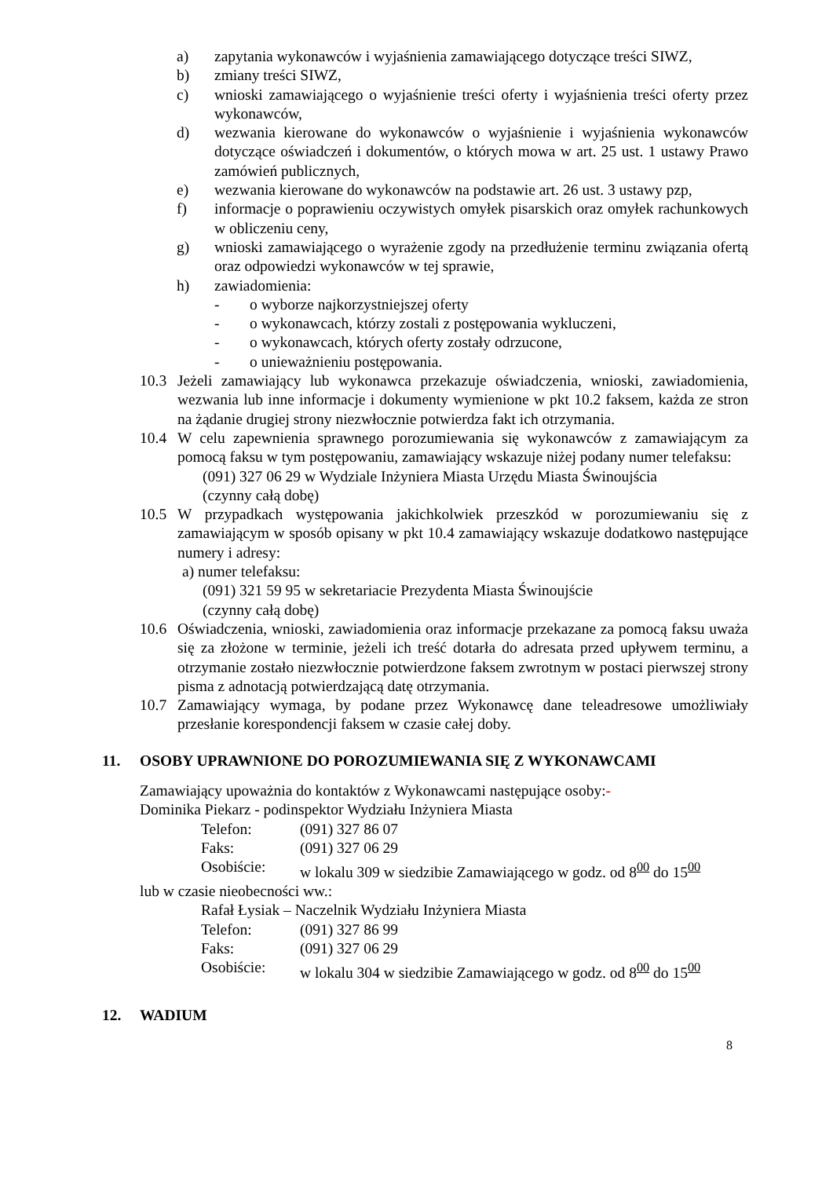a) zapytania wykonawców i wyjaśnienia zamawiającego dotyczące treści SIWZ,
b) zmiany treści SIWZ,
c) wnioski zamawiającego o wyjaśnienie treści oferty i wyjaśnienia treści oferty przez wykonawców,
d) wezwania kierowane do wykonawców o wyjaśnienie i wyjaśnienia wykonawców dotyczące oświadczeń i dokumentów, o których mowa w art. 25 ust. 1 ustawy Prawo zamówień publicznych,
e) wezwania kierowane do wykonawców na podstawie art. 26 ust. 3 ustawy pzp,
f) informacje o poprawieniu oczywistych omyłek pisarskich oraz omyłek rachunkowych w obliczeniu ceny,
g) wnioski zamawiającego o wyrażenie zgody na przedłużenie terminu związania ofertą oraz odpowiedzi wykonawców w tej sprawie,
h) zawiadomienia:
- o wyborze najkorzystniejszej oferty
- o wykonawcach, którzy zostali z postępowania wykluczeni,
- o wykonawcach, których oferty zostały odrzucone,
- o unieważnieniu postępowania.
10.3 Jeżeli zamawiający lub wykonawca przekazuje oświadczenia, wnioski, zawiadomienia, wezwania lub inne informacje i dokumenty wymienione w pkt 10.2 faksem, każda ze stron na żądanie drugiej strony niezwłocznie potwierdza fakt ich otrzymania.
10.4 W celu zapewnienia sprawnego porozumiewania się wykonawców z zamawiającym za pomocą faksu w tym postępowaniu, zamawiający wskazuje niżej podany numer telefaksu:
(091) 327 06 29 w Wydziale Inżyniera Miasta Urzędu Miasta Świnoujścia
(czynny całą dobę)
10.5 W przypadkach występowania jakichkolwiek przeszkód w porozumiewaniu się z zamawiającym w sposób opisany w pkt 10.4 zamawiający wskazuje dodatkowo następujące numery i adresy:
a) numer telefaksu:
(091) 321 59 95 w sekretariacie Prezydenta Miasta Świnoujście
(czynny całą dobę)
10.6 Oświadczenia, wnioski, zawiadomienia oraz informacje przekazane za pomocą faksu uważa się za złożone w terminie, jeżeli ich treść dotarła do adresata przed upływem terminu, a otrzymanie zostało niezwłocznie potwierdzone faksem zwrotnym w postaci pierwszej strony pisma z adnotacją potwierdzającą datę otrzymania.
10.7 Zamawiający wymaga, by podane przez Wykonawcę dane teleadresowe umożliwiały przesłanie korespondencji faksem w czasie całej doby.
11. OSOBY UPRAWNIONE DO POROZUMIEWANIA SIĘ Z WYKONAWCAMI
Zamawiający upoważnia do kontaktów z Wykonawcami następujące osoby:-
Dominika Piekarz - podinspektor Wydziału Inżyniera Miasta
Telefon: (091) 327 86 07
Faks: (091) 327 06 29
Osobiście: w lokalu 309 w siedzibie Zamawiającego w godz. od 8<sup>00</sup> do 15<sup>00</sup>
lub w czasie nieobecności ww.:
Rafał Łysiak – Naczelnik Wydziału Inżyniera Miasta
Telefon: (091) 327 86 99
Faks: (091) 327 06 29
Osobiście: w lokalu 304 w siedzibie Zamawiającego w godz. od 8<sup>00</sup> do 15<sup>00</sup>
12. WADIUM
8